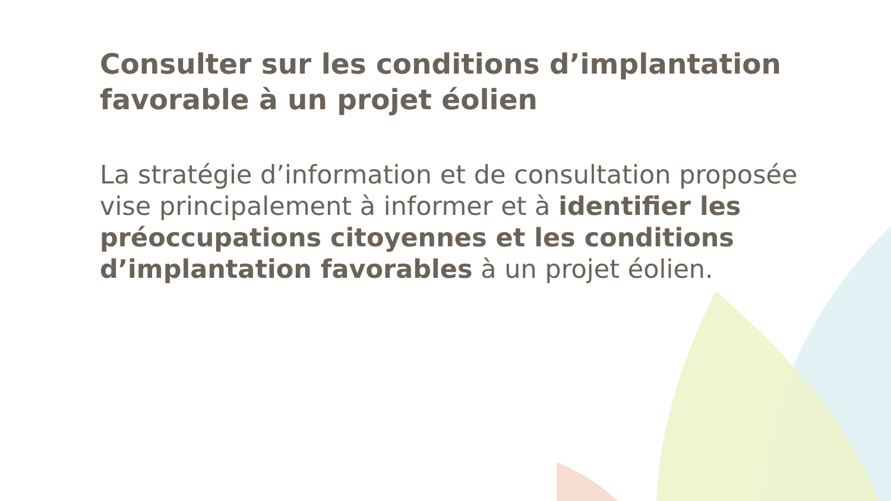Consulter sur les conditions d’implantation favorable à un projet éolien
La stratégie d’information et de consultation proposée vise principalement à informer et à identifier les préoccupations citoyennes et les conditions d’implantation favorables à un projet éolien.